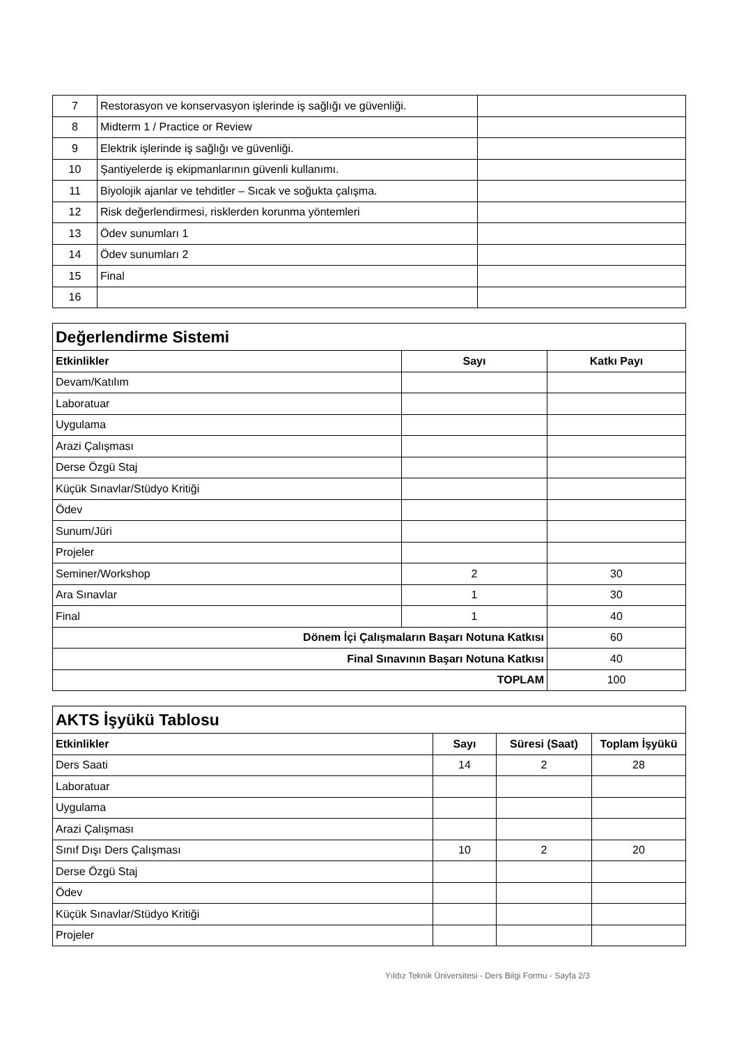| 7 | Restorasyon ve konservasyon işlerinde iş sağlığı ve güvenliği. | |
| 8 | Midterm 1 / Practice or Review | |
| 9 | Elektrik işlerinde iş sağlığı ve güvenliği. | |
| 10 | Şantiyelerde iş ekipmanlarının güvenli kullanımı. | |
| 11 | Biyolojik ajanlar ve tehditler – Sıcak ve soğukta çalışma. | |
| 12 | Risk değerlendirmesi, risklerden korunma yöntemleri | |
| 13 | Ödev sunumları 1 | |
| 14 | Ödev sunumları 2 | |
| 15 | Final | |
| 16 | | |
| Değerlendirme Sistemi | | |
| Etkinlikler | Sayı | Katkı Payı |
| Devam/Katılım | | |
| Laboratuar | | |
| Uygulama | | |
| Arazi Çalışması | | |
| Derse Özgü Staj | | |
| Küçük Sınavlar/Stüdyo Kritiği | | |
| Ödev | | |
| Sunum/Jüri | | |
| Projeler | | |
| Seminer/Workshop | 2 | 30 |
| Ara Sınavlar | 1 | 30 |
| Final | 1 | 40 |
| Dönem İçi Çalışmaların Başarı Notuna Katkısı | | 60 |
| Final Sınavının Başarı Notuna Katkısı | | 40 |
| TOPLAM | | 100 |
| AKTS İşyükü Tablosu | | | |
| Etkinlikler | Sayı | Süresi (Saat) | Toplam İşyükü |
| Ders Saati | 14 | 2 | 28 |
| Laboratuar | | | |
| Uygulama | | | |
| Arazi Çalışması | | | |
| Sınıf Dışı Ders Çalışması | 10 | 2 | 20 |
| Derse Özgü Staj | | | |
| Ödev | | | |
| Küçük Sınavlar/Stüdyo Kritiği | | | |
| Projeler | | | |
Yıldız Teknik Üniversitesi - Ders Bilgi Formu - Sayfa 2/3